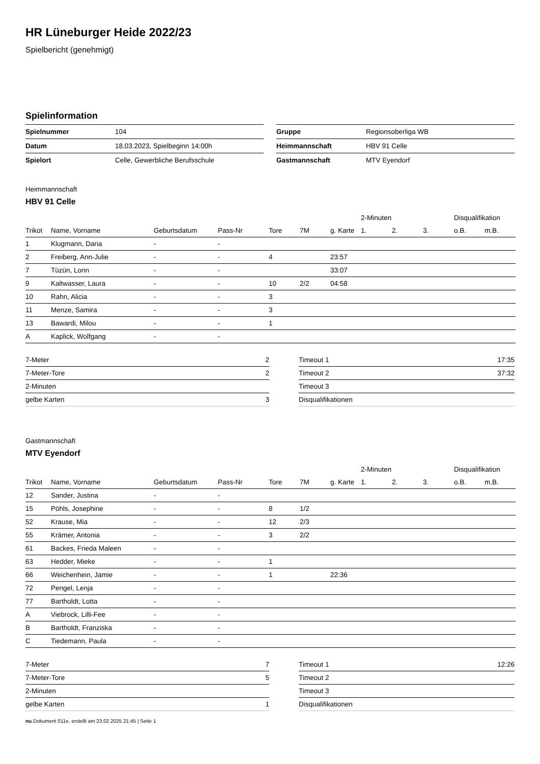HR Lüneburger Heide 2022/23
Spielbericht (genehmigt)
Spielinformation
| Spielnummer | 104 |
| Datum | 18.03.2023, Spielbeginn 14:00h |
| Spielort | Celle, Gewerbliche Berufsschule |
| Gruppe | Regionsoberliga WB |
| Heimmannschaft | HBV 91 Celle |
| Gastmannschaft | MTV Eyendorf |
Heimmannschaft
HBV 91 Celle
| | | | | | | | 2-Minuten | | | Disqualifikation | |
| --- | --- | --- | --- | --- | --- | --- | --- | --- | --- | --- | --- |
| Trikot | Name, Vorname | Geburtsdatum | Pass-Nr | Tore | 7M | g. Karte | 1. | 2. | 3. | o.B. | m.B. |
| 1 | Klugmann, Daria | - | - | | | | | | | | |
| 2 | Freiberg, Ann-Julie | - | - | 4 | | 23:57 | | | | | |
| 7 | Tüzün, Lorin | - | - | | | 33:07 | | | | | |
| 9 | Kaltwasser, Laura | - | - | 10 | 2/2 | 04:58 | | | | | |
| 10 | Rahn, Alicia | - | - | 3 | | | | | | | |
| 11 | Menze, Samira | - | - | 3 | | | | | | | |
| 13 | Bawardi, Milou | - | - | 1 | | | | | | | |
| A | Kaplick, Wolfgang | - | - | | | | | | | | |
| 7-Meter | 2 |
| 7-Meter-Tore | 2 |
| 2-Minuten | |
| gelbe Karten | 3 |
| Timeout 1 | 17:35 |
| Timeout 2 | 37:32 |
| Timeout 3 | |
| Disqualifikationen | |
Gastmannschaft
MTV Eyendorf
| | | | | | | | 2-Minuten | | | Disqualifikation | |
| --- | --- | --- | --- | --- | --- | --- | --- | --- | --- | --- | --- |
| Trikot | Name, Vorname | Geburtsdatum | Pass-Nr | Tore | 7M | g. Karte | 1. | 2. | 3. | o.B. | m.B. |
| 12 | Sander, Justina | - | - | | | | | | | | |
| 15 | Pöhls, Josephine | - | - | 8 | 1/2 | | | | | | |
| 52 | Krause, Mia | - | - | 12 | 2/3 | | | | | | |
| 55 | Krämer, Antonia | - | - | 3 | 2/2 | | | | | | |
| 61 | Backes, Frieda Maleen | - | - | | | | | | | | |
| 63 | Hedder, Mieke | - | - | 1 | | | | | | | |
| 66 | Weichenhein, Jamie | - | - | 1 | | 22:36 | | | | | |
| 72 | Pengel, Lenja | - | - | | | | | | | | |
| 77 | Bartholdt, Lotta | - | - | | | | | | | | |
| A | Viebrock, Lilli-Fee | - | - | | | | | | | | |
| B | Bartholdt, Franziska | - | - | | | | | | | | |
| C | Tiedemann, Paula | - | - | | | | | | | | |
| 7-Meter | 7 |
| 7-Meter-Tore | 5 |
| 2-Minuten | |
| gelbe Karten | 1 |
| Timeout 1 | 12:26 |
| Timeout 2 | |
| Timeout 3 | |
| Disqualifikationen | |
nu.Dokument 011e, erstellt am 23.02.2025 21:45 | Seite 1